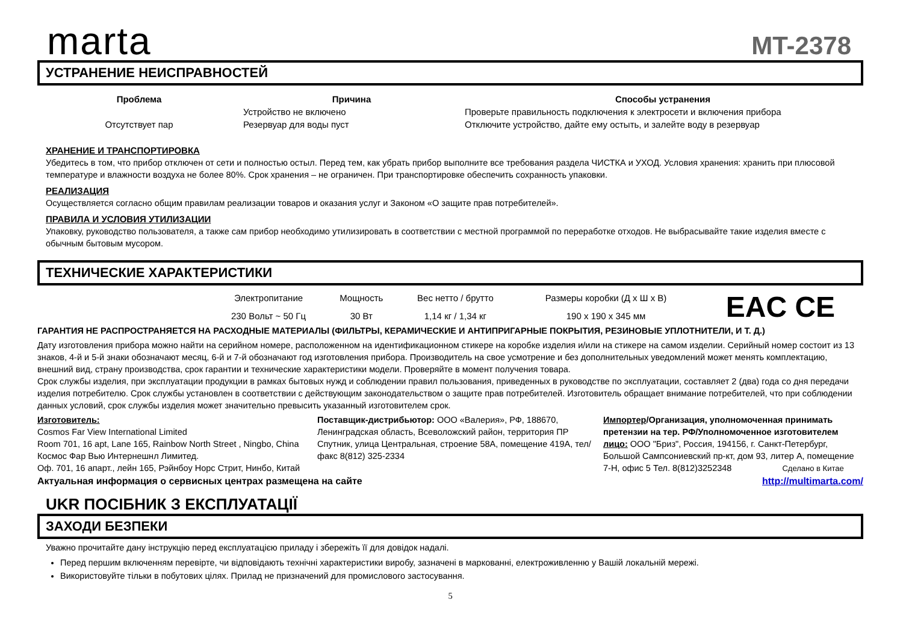marta
MT-2378
УСТРАНЕНИЕ НЕИСПРАВНОСТЕЙ
| Проблема | Причина | Способы устранения |
| --- | --- | --- |
| Отсутствует пар | Устройство не включено | Проверьте правильность подключения к электросети и включения прибора |
| | Резервуар для воды пуст | Отключите устройство, дайте ему остыть, и залейте воду в резервуар |
ХРАНЕНИЕ И ТРАНСПОРТИРОВКА
Убедитесь в том, что прибор отключен от сети и полностью остыл. Перед тем, как убрать прибор выполните все требования раздела ЧИСТКА и УХОД. Условия хранения: хранить при плюсовой температуре и влажности воздуха не более 80%. Срок хранения – не ограничен. При транспортировке обеспечить сохранность упаковки.
РЕАЛИЗАЦИЯ
Осуществляется согласно общим правилам реализации товаров и оказания услуг и Законом «О защите прав потребителей».
ПРАВИЛА И УСЛОВИЯ УТИЛИЗАЦИИ
Упаковку, руководство пользователя, а также сам прибор необходимо утилизировать в соответствии с местной программой по переработке отходов. Не выбрасывайте такие изделия вместе с обычным бытовым мусором.
ТЕХНИЧЕСКИЕ ХАРАКТЕРИСТИКИ
| | Электропитание | Мощность | Вес нетто / брутто | Размеры коробки (Д х Ш х В) | EAC CE |
| | 230 Вольт ~ 50 Гц | 30 Вт | 1,14 кг / 1,34 кг | 190 х 190 х 345 мм | |
ГАРАНТИЯ НЕ РАСПРОСТРАНЯЕТСЯ НА РАСХОДНЫЕ МАТЕРИАЛЫ (ФИЛЬТРЫ, КЕРАМИЧЕСКИЕ И АНТИПРИГАРНЫЕ ПОКРЫТИЯ, РЕЗИНОВЫЕ УПЛОТНИТЕЛИ, И Т. Д.)
Дату изготовления прибора можно найти на серийном номере, расположенном на идентификационном стикере на коробке изделия и/или на стикере на самом изделии. Серийный номер состоит из 13 знаков, 4-й и 5-й знаки обозначают месяц, 6-й и 7-й обозначают год изготовления прибора. Производитель на свое усмотрение и без дополнительных уведомлений может менять комплектацию, внешний вид, страну производства, срок гарантии и технические характеристики модели. Проверяйте в момент получения товара.
Срок службы изделия, при эксплуатации продукции в рамках бытовых нужд и соблюдении правил пользования, приведенных в руководстве по эксплуатации, составляет 2 (два) года со дня передачи изделия потребителю. Срок службы установлен в соответствии с действующим законодательством о защите прав потребителей. Изготовитель обращает внимание потребителей, что при соблюдении данных условий, срок службы изделия может значительно превысить указанный изготовителем срок.
Изготовитель:
Cosmos Far View International Limited
Room 701, 16 apt, Lane 165, Rainbow North Street , Ningbo, China
Космос Фар Вью Интернешнл Лимитед.
Оф. 701, 16 апарт., лейн 165, Рэйнбоу Норс Стрит, Нинбо, Китай
Поставщик-дистрибьютор: ООО «Валерия», РФ, 188670, Ленинградская область, Всеволожский район, территория ПР Спутник, улица Центральная, строение 58А, помещение 419А, тел/факс 8(812) 325-2334
Импортер/Организация, уполномоченная принимать претензии на тер. РФ/Уполномоченное изготовителем лицо: ООО "Бриз", Россия, 194156, г. Санкт-Петербург, Большой Сампсониевский пр-кт, дом 93, литер А, помещение 7-Н, офис 5 Тел. 8(812)3252348 Сделано в Китае
Актуальная информация о сервисных центрах размещена на сайте http://multimarta.com/
UKR ПОСІБНИК З ЕКСПЛУАТАЦІЇ
ЗАХОДИ БЕЗПЕКИ
Уважно прочитайте дану інструкцію перед експлуатацією приладу і збережіть її для довідок надалі.
Перед першим включенням перевірте, чи відповідають технічні характеристики виробу, зазначені в маркованні, електроживленню у Вашій локальній мережі.
Використовуйте тільки в побутових цілях. Прилад не призначений для промислового застосування.
5